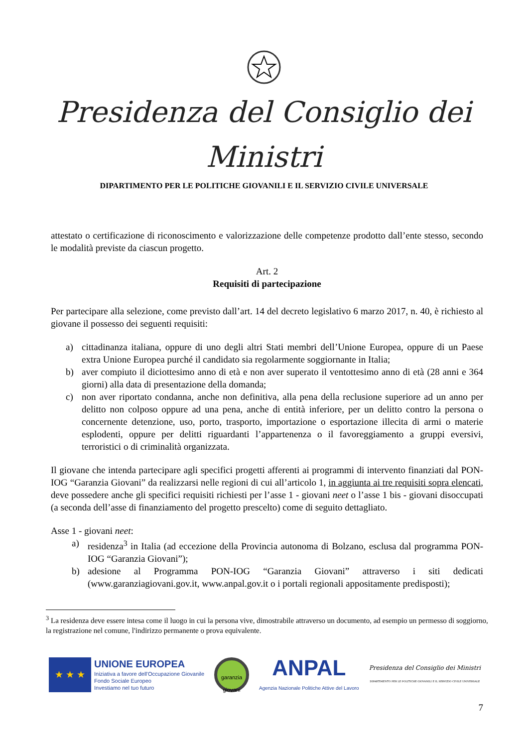Presidenza del Consiglio dei Ministri
DIPARTIMENTO PER LE POLITICHE GIOVANILI E IL SERVIZIO CIVILE UNIVERSALE
attestato o certificazione di riconoscimento e valorizzazione delle competenze prodotto dall’ente stesso, secondo le modalità previste da ciascun progetto.
Art. 2
Requisiti di partecipazione
Per partecipare alla selezione, come previsto dall’art. 14 del decreto legislativo 6 marzo 2017, n. 40, è richiesto al giovane il possesso dei seguenti requisiti:
a) cittadinanza italiana, oppure di uno degli altri Stati membri dell’Unione Europea, oppure di un Paese extra Unione Europea purché il candidato sia regolarmente soggiornante in Italia;
b) aver compiuto il diciottesimo anno di età e non aver superato il ventottesimo anno di età (28 anni e 364 giorni) alla data di presentazione della domanda;
c) non aver riportato condanna, anche non definitiva, alla pena della reclusione superiore ad un anno per delitto non colposo oppure ad una pena, anche di entità inferiore, per un delitto contro la persona o concernente detenzione, uso, porto, trasporto, importazione o esportazione illecita di armi o materie esplodenti, oppure per delitti riguardanti l’appartenenza o il favoreggiamento a gruppi eversivi, terroristici o di criminalità organizzata.
Il giovane che intenda partecipare agli specifici progetti afferenti ai programmi di intervento finanziati dal PON-IOG “Garanzia Giovani” da realizzarsi nelle regioni di cui all’articolo 1, in aggiunta ai tre requisiti sopra elencati, deve possedere anche gli specifici requisiti richiesti per l’asse 1 - giovani neet o l’asse 1 bis - giovani disoccupati (a seconda dell’asse di finanziamento del progetto prescelto) come di seguito dettagliato.
Asse 1 - giovani neet:
a) residenza<sup>3</sup> in Italia (ad eccezione della Provincia autonoma di Bolzano, esclusa dal programma PON-IOG “Garanzia Giovani”);
b) adesione al Programma PON-IOG “Garanzia Giovani” attraverso i siti dedicati (www.garanziagiovani.gov.it, www.anpal.gov.it o i portali regionali appositamente predisposti);
<sup>3</sup> La residenza deve essere intesa come il luogo in cui la persona vive, dimostrabile attraverso un documento, ad esempio un permesso di soggiorno, la registrazione nel comune, l'indirizzo permanente o prova equivalente.
★ ★ ★
UNIONE EUROPEA
Iniziativa a favore dell'Occupazione Giovanile
Fondo Sociale Europeo
Investiamo nel tuo futuro
garanzia
giovani
ANPAL
Agenzia Nazionale Politiche Attive del Lavoro
Presidenza del Consiglio dei Ministri
DIPARTIMENTO PER LE POLITICHE GIOVANILI E IL SERVIZIO CIVILE UNIVERSALE
7